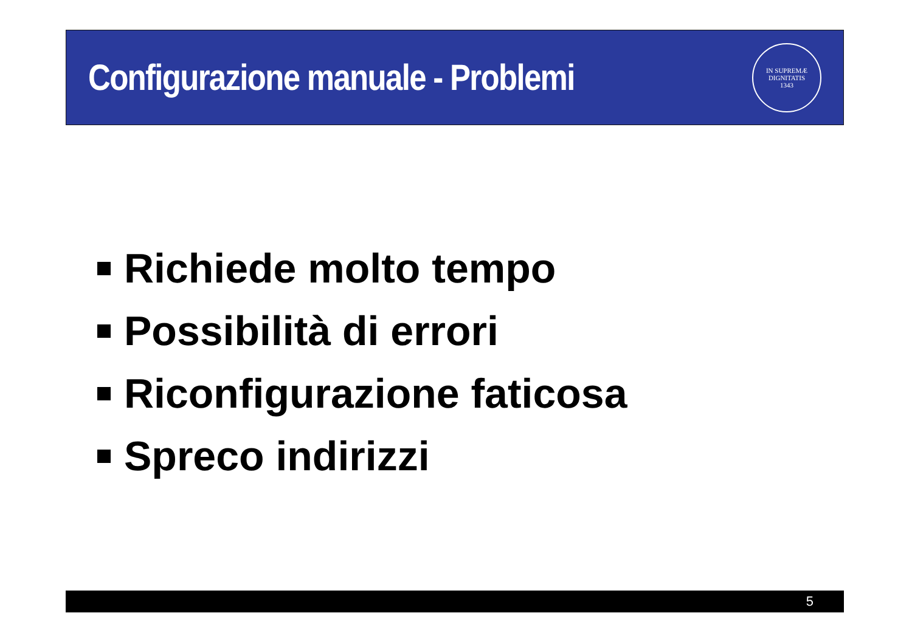Configurazione manuale - Problemi
IN SUPREMÆ DIGNITATIS
1343
Richiede molto tempo
Possibilità di errori
Riconfigurazione faticosa
Spreco indirizzi
5